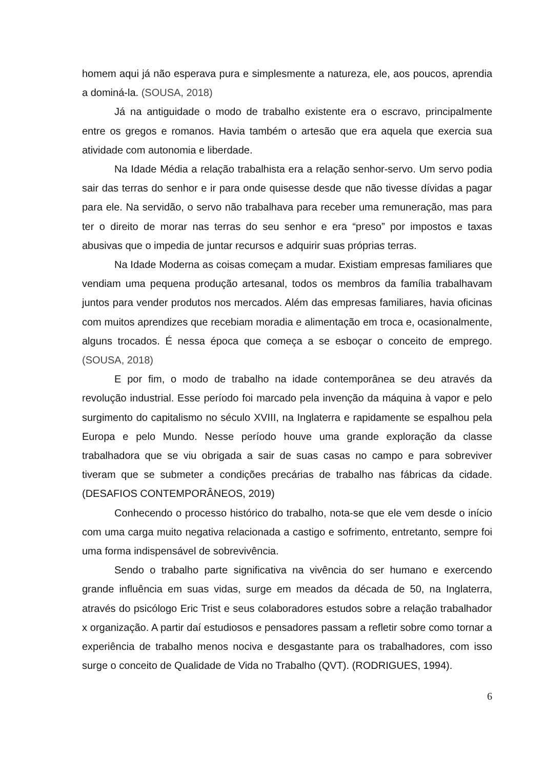homem aqui já não esperava pura e simplesmente a natureza, ele, aos poucos, aprendia a dominá-la. (SOUSA, 2018)
Já na antiguidade o modo de trabalho existente era o escravo, principalmente entre os gregos e romanos. Havia também o artesão que era aquela que exercia sua atividade com autonomia e liberdade.
Na Idade Média a relação trabalhista era a relação senhor-servo. Um servo podia sair das terras do senhor e ir para onde quisesse desde que não tivesse dívidas a pagar para ele. Na servidão, o servo não trabalhava para receber uma remuneração, mas para ter o direito de morar nas terras do seu senhor e era “preso” por impostos e taxas abusivas que o impedia de juntar recursos e adquirir suas próprias terras.
Na Idade Moderna as coisas começam a mudar. Existiam empresas familiares que vendiam uma pequena produção artesanal, todos os membros da família trabalhavam juntos para vender produtos nos mercados. Além das empresas familiares, havia oficinas com muitos aprendizes que recebiam moradia e alimentação em troca e, ocasionalmente, alguns trocados. É nessa época que começa a se esboçar o conceito de emprego. (SOUSA, 2018)
E por fim, o modo de trabalho na idade contemporânea se deu através da revolução industrial. Esse período foi marcado pela invenção da máquina à vapor e pelo surgimento do capitalismo no século XVIII, na Inglaterra e rapidamente se espalhou pela Europa e pelo Mundo. Nesse período houve uma grande exploração da classe trabalhadora que se viu obrigada a sair de suas casas no campo e para sobreviver tiveram que se submeter a condições precárias de trabalho nas fábricas da cidade. (DESAFIOS CONTEMPORÂNEOS, 2019)
Conhecendo o processo histórico do trabalho, nota-se que ele vem desde o início com uma carga muito negativa relacionada a castigo e sofrimento, entretanto, sempre foi uma forma indispensável de sobrevivência.
Sendo o trabalho parte significativa na vivência do ser humano e exercendo grande influência em suas vidas, surge em meados da década de 50, na Inglaterra, através do psicólogo Eric Trist e seus colaboradores estudos sobre a relação trabalhador x organização. A partir daí estudiosos e pensadores passam a refletir sobre como tornar a experiência de trabalho menos nociva e desgastante para os trabalhadores, com isso surge o conceito de Qualidade de Vida no Trabalho (QVT). (RODRIGUES, 1994).
6